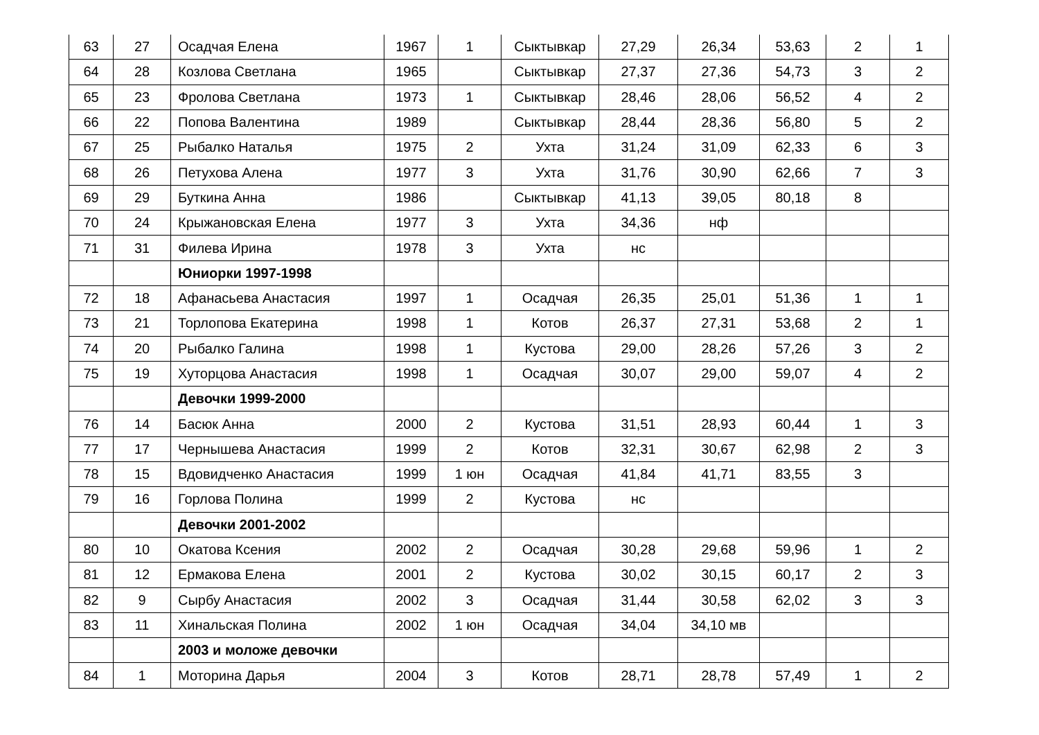| 63 | 27 | Осадчая Елена | 1967 | 1 | Сыктывкар | 27,29 | 26,34 | 53,63 | 2 | 1 |
| 64 | 28 | Козлова Светлана | 1965 | | Сыктывкар | 27,37 | 27,36 | 54,73 | 3 | 2 |
| 65 | 23 | Фролова Светлана | 1973 | 1 | Сыктывкар | 28,46 | 28,06 | 56,52 | 4 | 2 |
| 66 | 22 | Попова Валентина | 1989 | | Сыктывкар | 28,44 | 28,36 | 56,80 | 5 | 2 |
| 67 | 25 | Рыбалко Наталья | 1975 | 2 | Ухта | 31,24 | 31,09 | 62,33 | 6 | 3 |
| 68 | 26 | Петухова Алена | 1977 | 3 | Ухта | 31,76 | 30,90 | 62,66 | 7 | 3 |
| 69 | 29 | Буткина Анна | 1986 | | Сыктывкар | 41,13 | 39,05 | 80,18 | 8 | |
| 70 | 24 | Крыжановская Елена | 1977 | 3 | Ухта | 34,36 | нф | | | |
| 71 | 31 | Филева Ирина | 1978 | 3 | Ухта | нс | | | | |
| | | Юниорки 1997-1998 | | | | | | | | |
| 72 | 18 | Афанасьева Анастасия | 1997 | 1 | Осадчая | 26,35 | 25,01 | 51,36 | 1 | 1 |
| 73 | 21 | Торлопова Екатерина | 1998 | 1 | Котов | 26,37 | 27,31 | 53,68 | 2 | 1 |
| 74 | 20 | Рыбалко Галина | 1998 | 1 | Кустова | 29,00 | 28,26 | 57,26 | 3 | 2 |
| 75 | 19 | Хуторцова Анастасия | 1998 | 1 | Осадчая | 30,07 | 29,00 | 59,07 | 4 | 2 |
| | | Девочки 1999-2000 | | | | | | | | |
| 76 | 14 | Басюк Анна | 2000 | 2 | Кустова | 31,51 | 28,93 | 60,44 | 1 | 3 |
| 77 | 17 | Чернышева Анастасия | 1999 | 2 | Котов | 32,31 | 30,67 | 62,98 | 2 | 3 |
| 78 | 15 | Вдовидченко Анастасия | 1999 | 1 юн | Осадчая | 41,84 | 41,71 | 83,55 | 3 | |
| 79 | 16 | Горлова Полина | 1999 | 2 | Кустова | нс | | | | |
| | | Девочки 2001-2002 | | | | | | | | |
| 80 | 10 | Окатова Ксения | 2002 | 2 | Осадчая | 30,28 | 29,68 | 59,96 | 1 | 2 |
| 81 | 12 | Ермакова Елена | 2001 | 2 | Кустова | 30,02 | 30,15 | 60,17 | 2 | 3 |
| 82 | 9 | Сырбу Анастасия | 2002 | 3 | Осадчая | 31,44 | 30,58 | 62,02 | 3 | 3 |
| 83 | 11 | Хинальская Полина | 2002 | 1 юн | Осадчая | 34,04 | 34,10 мв | | | |
| | | 2003 и моложе девочки | | | | | | | | |
| 84 | 1 | Моторина Дарья | 2004 | 3 | Котов | 28,71 | 28,78 | 57,49 | 1 | 2 |